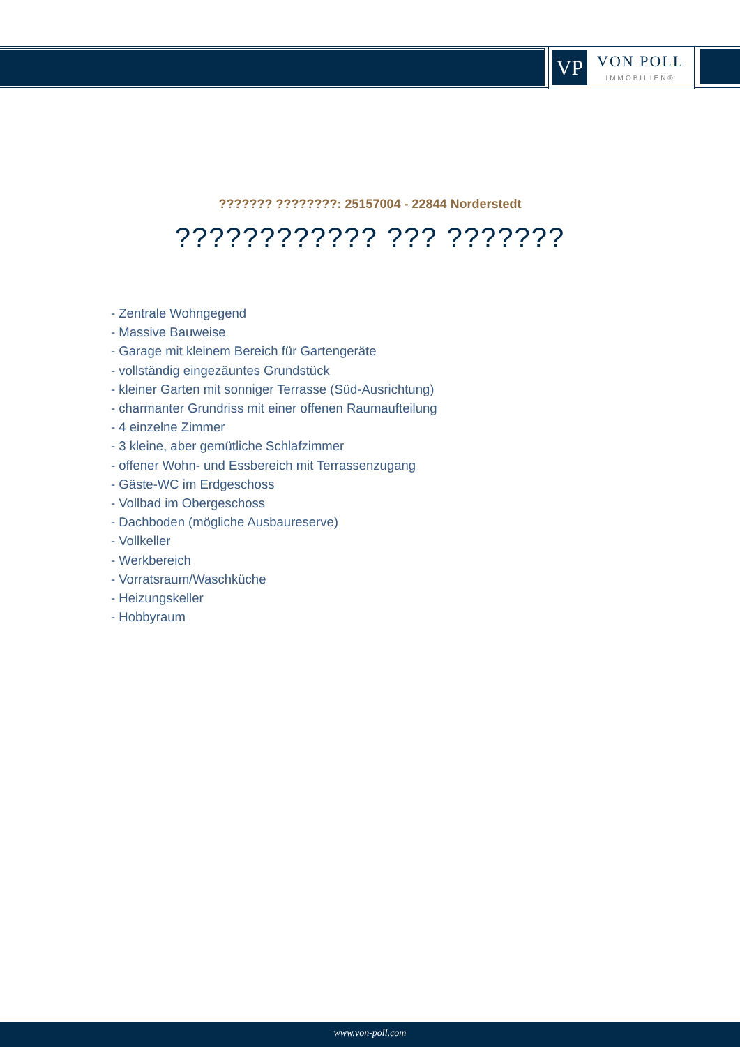VP
VON POLL
IMMOBILIEN®
??????? ????????: 25157004 - 22844 Norderstedt
???????????? ??? ???????
- Zentrale Wohngegend
- Massive Bauweise
- Garage mit kleinem Bereich für Gartengeräte
- vollständig eingezäuntes Grundstück
- kleiner Garten mit sonniger Terrasse (Süd-Ausrichtung)
- charmanter Grundriss mit einer offenen Raumaufteilung
- 4 einzelne Zimmer
- 3 kleine, aber gemütliche Schlafzimmer
- offener Wohn- und Essbereich mit Terrassenzugang
- Gäste-WC im Erdgeschoss
- Vollbad im Obergeschoss
- Dachboden (mögliche Ausbaureserve)
- Vollkeller
- Werkbereich
- Vorratsraum/Waschküche
- Heizungskeller
- Hobbyraum
www.von-poll.com